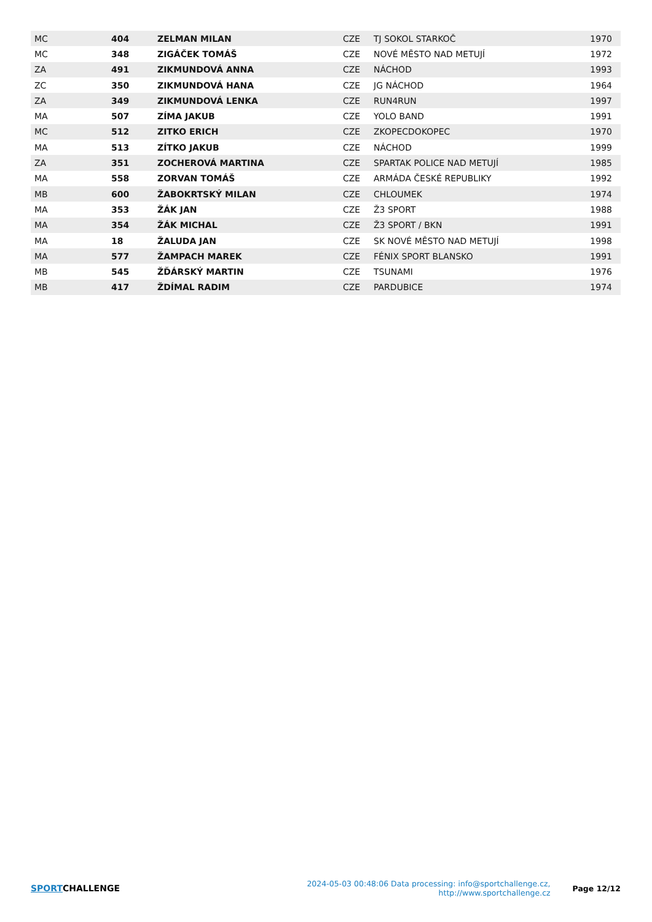| MC | 404 | ZELMAN MILAN | CZE | TJ SOKOL STARKOČ | 1970 |
| MC | 348 | ZIGÁČEK TOMÁŠ | CZE | NOVÉ MĚSTO NAD METUJÍ | 1972 |
| ZA | 491 | ZIKMUNDOVÁ ANNA | CZE | NÁCHOD | 1993 |
| ZC | 350 | ZIKMUNDOVÁ HANA | CZE | JG NÁCHOD | 1964 |
| ZA | 349 | ZIKMUNDOVÁ LENKA | CZE | RUN4RUN | 1997 |
| MA | 507 | ZÍMA JAKUB | CZE | YOLO BAND | 1991 |
| MC | 512 | ZITKO ERICH | CZE | ZKOPECDOKOPEC | 1970 |
| MA | 513 | ZÍTKO JAKUB | CZE | NÁCHOD | 1999 |
| ZA | 351 | ZOCHEROVÁ MARTINA | CZE | SPARTAK POLICE NAD METUJÍ | 1985 |
| MA | 558 | ZORVAN TOMÁŠ | CZE | ARMÁDA ČESKÉ REPUBLIKY | 1992 |
| MB | 600 | ŽABOKRTSKÝ MILAN | CZE | CHLOUMEK | 1974 |
| MA | 353 | ŽÁK JAN | CZE | Ž3 SPORT | 1988 |
| MA | 354 | ŽÁK MICHAL | CZE | Ž3 SPORT / BKN | 1991 |
| MA | 18 | ŽALUDA JAN | CZE | SK NOVÉ MĚSTO NAD METUJÍ | 1998 |
| MA | 577 | ŽAMPACH MAREK | CZE | FÉNIX SPORT BLANSKO | 1991 |
| MB | 545 | ŽĎÁRSKÝ MARTIN | CZE | TSUNAMI | 1976 |
| MB | 417 | ŽDÍMAL RADIM | CZE | PARDUBICE | 1974 |
SPORTCHALLENGE
2024-05-03 00:48:06 Data processing: info@sportchallenge.cz, http://www.sportchallenge.cz
Page 12/12